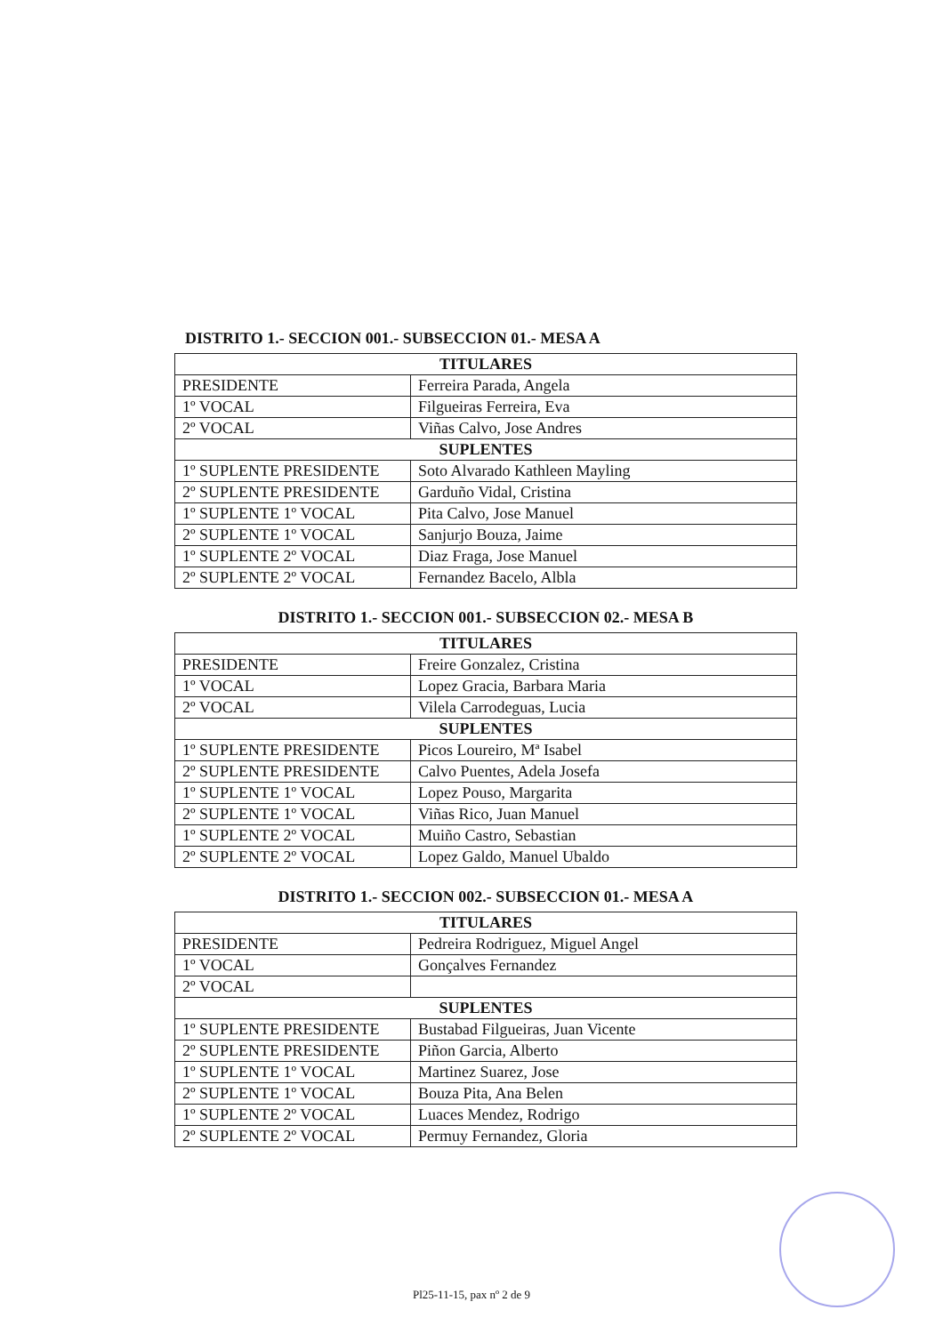DISTRITO 1.- SECCION 001.- SUBSECCION 01.- MESA A
| TITULARES | |
| --- | --- |
| PRESIDENTE | Ferreira Parada, Angela |
| 1º VOCAL | Filgueiras Ferreira, Eva |
| 2º VOCAL | Viñas Calvo, Jose Andres |
| SUPLENTES | |
| 1º SUPLENTE PRESIDENTE | Soto Alvarado Kathleen Mayling |
| 2º SUPLENTE PRESIDENTE | Garduño Vidal, Cristina |
| 1º SUPLENTE 1º VOCAL | Pita Calvo, Jose Manuel |
| 2º SUPLENTE 1º VOCAL | Sanjurjo Bouza, Jaime |
| 1º SUPLENTE 2º VOCAL | Diaz Fraga, Jose Manuel |
| 2º SUPLENTE 2º VOCAL | Fernandez Bacelo, Albla |
DISTRITO 1.- SECCION 001.- SUBSECCION 02.- MESA B
| TITULARES | |
| --- | --- |
| PRESIDENTE | Freire Gonzalez, Cristina |
| 1º VOCAL | Lopez Gracia, Barbara Maria |
| 2º VOCAL | Vilela Carrodeguas, Lucia |
| SUPLENTES | |
| 1º SUPLENTE PRESIDENTE | Picos Loureiro, Mª Isabel |
| 2º SUPLENTE PRESIDENTE | Calvo Puentes, Adela Josefa |
| 1º SUPLENTE 1º VOCAL | Lopez Pouso, Margarita |
| 2º SUPLENTE 1º VOCAL | Viñas Rico, Juan Manuel |
| 1º SUPLENTE 2º VOCAL | Muiño Castro, Sebastian |
| 2º SUPLENTE 2º VOCAL | Lopez Galdo, Manuel Ubaldo |
DISTRITO 1.- SECCION 002.- SUBSECCION 01.- MESA A
| TITULARES | |
| --- | --- |
| PRESIDENTE | Pedreira Rodriguez, Miguel Angel |
| 1º VOCAL | Gonçalves Fernandez |
| 2º VOCAL | |
| SUPLENTES | |
| 1º SUPLENTE PRESIDENTE | Bustabad Filgueiras, Juan Vicente |
| 2º SUPLENTE PRESIDENTE | Piñon Garcia, Alberto |
| 1º SUPLENTE 1º VOCAL | Martinez Suarez, Jose |
| 2º SUPLENTE 1º VOCAL | Bouza Pita, Ana Belen |
| 1º SUPLENTE 2º VOCAL | Luaces Mendez, Rodrigo |
| 2º SUPLENTE 2º VOCAL | Permuy Fernandez, Gloria |
Pl25-11-15, pax nº 2 de 9